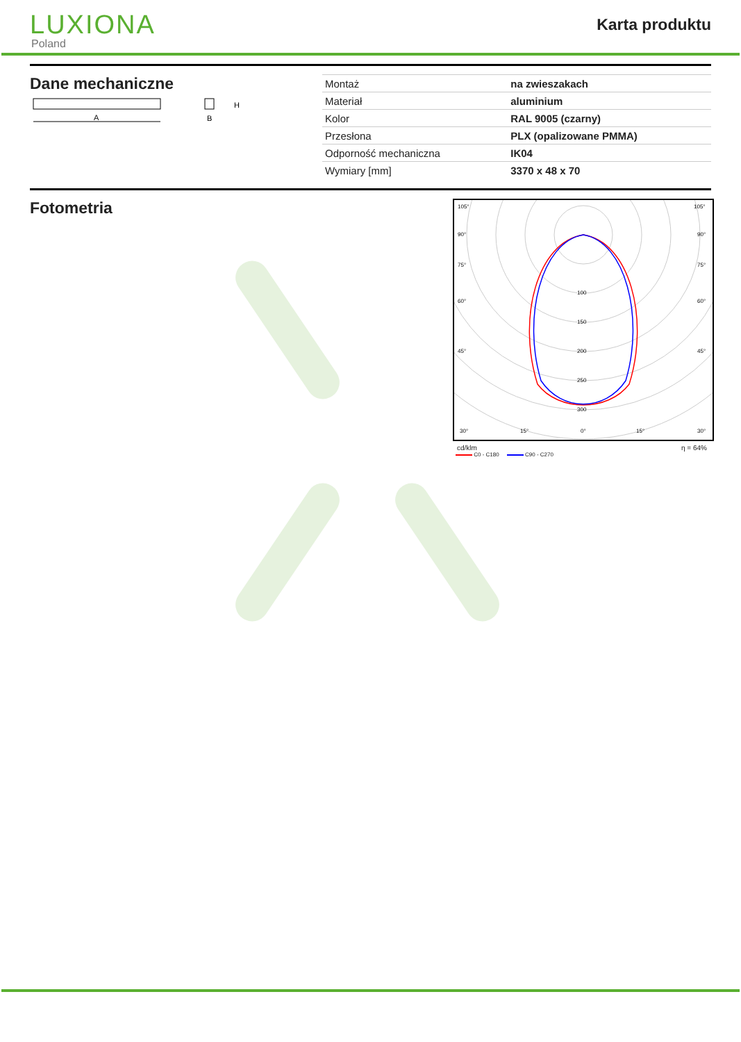LUXIONA
Poland
Karta produktu
Dane mechaniczne
A
H
B
| Montaż | na zwieszakach |
| Materiał | aluminium |
| Kolor | RAL 9005 (czarny) |
| Przesłona | PLX (opalizowane PMMA) |
| Odporność mechaniczna | IK04 |
| Wymiary [mm] | 3370 x 48 x 70 |
Fotometria
105°
105°
90°
90°
75°
75°
60°
60°
45°
45°
100
150
200
250
300
30°
15°
0°
15°
30°
cd/klm η = 64%
C0 - C180 C90 - C270